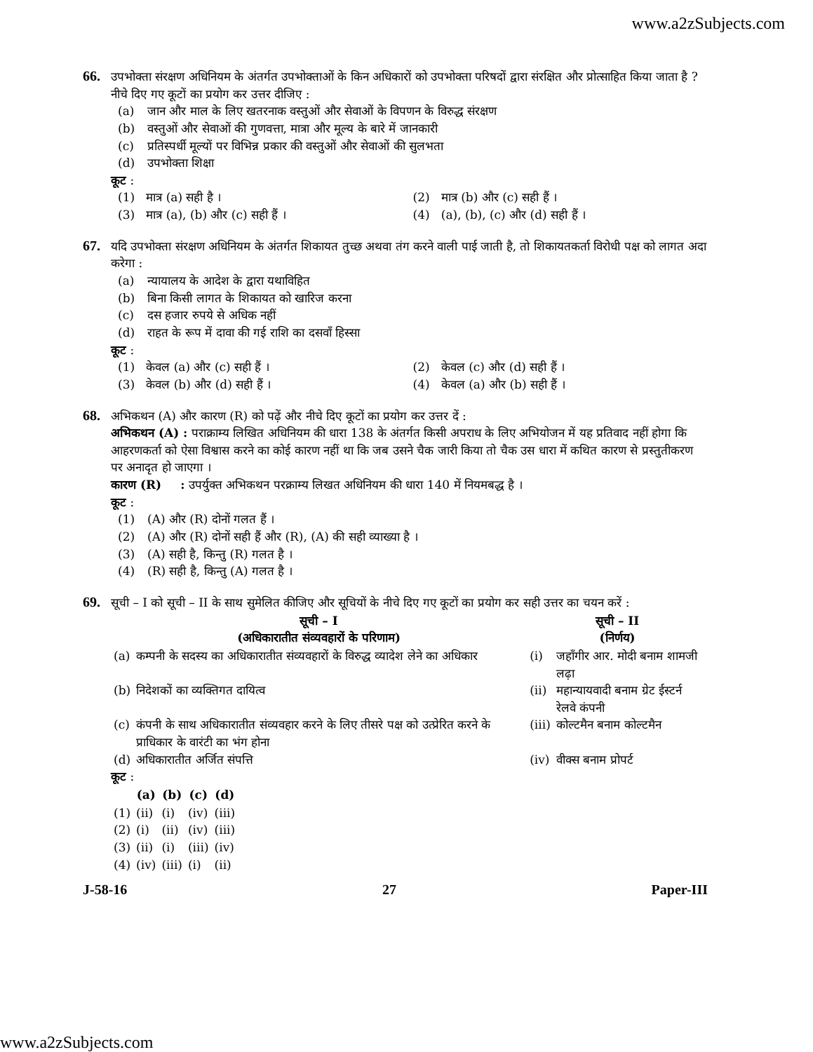www.a2zSubjects.com
66.
उपभोक्ता संरक्षण अधिनियम के अंतर्गत उपभोक्ताओं के किन अधिकारों को उपभोक्ता परिषदों द्वारा संरक्षित और प्रोत्साहित किया जाता है ? नीचे दिए गए कूटों का प्रयोग कर उत्तर दीजिए :
(a) जान और माल के लिए खतरनाक वस्तुओं और सेवाओं के विपणन के विरुद्ध संरक्षण
(b) वस्तुओं और सेवाओं की गुणवत्ता, मात्रा और मूल्य के बारे में जानकारी
(c) प्रतिस्पर्धी मूल्यों पर विभिन्न प्रकार की वस्तुओं और सेवाओं की सुलभता
(d) उपभोक्ता शिक्षा
कूट :
(1) मात्र (a) सही है ।
(2) मात्र (b) और (c) सही हैं ।
(3) मात्र (a), (b) और (c) सही हैं ।
(4) (a), (b), (c) और (d) सही हैं ।
67.
यदि उपभोक्ता संरक्षण अधिनियम के अंतर्गत शिकायत तुच्छ अथवा तंग करने वाली पाई जाती है, तो शिकायतकर्ता विरोधी पक्ष को लागत अदा करेगा :
(a) न्यायालय के आदेश के द्वारा यथाविहित
(b) बिना किसी लागत के शिकायत को खारिज करना
(c) दस हजार रुपये से अधिक नहीं
(d) राहत के रूप में दावा की गई राशि का दसवाँ हिस्सा
कूट :
(1) केवल (a) और (c) सही हैं ।
(2) केवल (c) और (d) सही हैं ।
(3) केवल (b) और (d) सही हैं ।
(4) केवल (a) और (b) सही हैं ।
68.
अभिकथन (A) और कारण (R) को पढ़ें और नीचे दिए कूटों का प्रयोग कर उत्तर दें :
अभिकथन (A) : पराक्राम्य लिखित अधिनियम की धारा 138 के अंतर्गत किसी अपराध के लिए अभियोजन में यह प्रतिवाद नहीं होगा कि आहरणकर्ता को ऐसा विश्वास करने का कोई कारण नहीं था कि जब उसने चैक जारी किया तो चैक उस धारा में कथित कारण से प्रस्तुतीकरण पर अनादृत हो जाएगा ।
कारण (R) : उपर्युक्त अभिकथन परक्राम्य लिखत अधिनियम की धारा 140 में नियमबद्ध है ।
कूट :
(1) (A) और (R) दोनों गलत हैं ।
(2) (A) और (R) दोनों सही हैं और (R), (A) की सही व्याख्या है ।
(3) (A) सही है, किन्तु (R) गलत है ।
(4) (R) सही है, किन्तु (A) गलत है ।
69.
सूची – I को सूची – II के साथ सुमेलित कीजिए और सूचियों के नीचे दिए गए कूटों का प्रयोग कर सही उत्तर का चयन करें :
| सूची – I (अधिकारातीत संव्यवहारों के परिणाम) | | सूची – II (निर्णय) | |
| --- | --- | --- | --- |
| (a) | कम्पनी के सदस्य का अधिकारातीत संव्यवहारों के विरुद्ध व्यादेश लेने का अधिकार | (i) | जहाँगीर आर. मोदी बनाम शामजी लढ़ा |
| (b) | निदेशकों का व्यक्तिगत दायित्व | (ii) | महान्यायवादी बनाम ग्रेट ईस्टर्न रेलवे कंपनी |
| (c) | कंपनी के साथ अधिकारातीत संव्यवहार करने के लिए तीसरे पक्ष को उत्प्रेरित करने के प्राधिकार के वारंटी का भंग होना | (iii) | कोल्टमैन बनाम कोल्टमैन |
| (d) | अधिकारातीत अर्जित संपत्ति | (iv) | वीक्स बनाम प्रोपर्ट |
कूट :
| | (a) | (b) | (c) | (d) |
| --- | --- | --- | --- | --- |
| (1) | (ii) | (i) | (iv) | (iii) |
| (2) | (i) | (ii) | (iv) | (iii) |
| (3) | (ii) | (i) | (iii) | (iv) |
| (4) | (iv) | (iii) | (i) | (ii) |
J-58-16 27 Paper-III
www.a2zSubjects.com